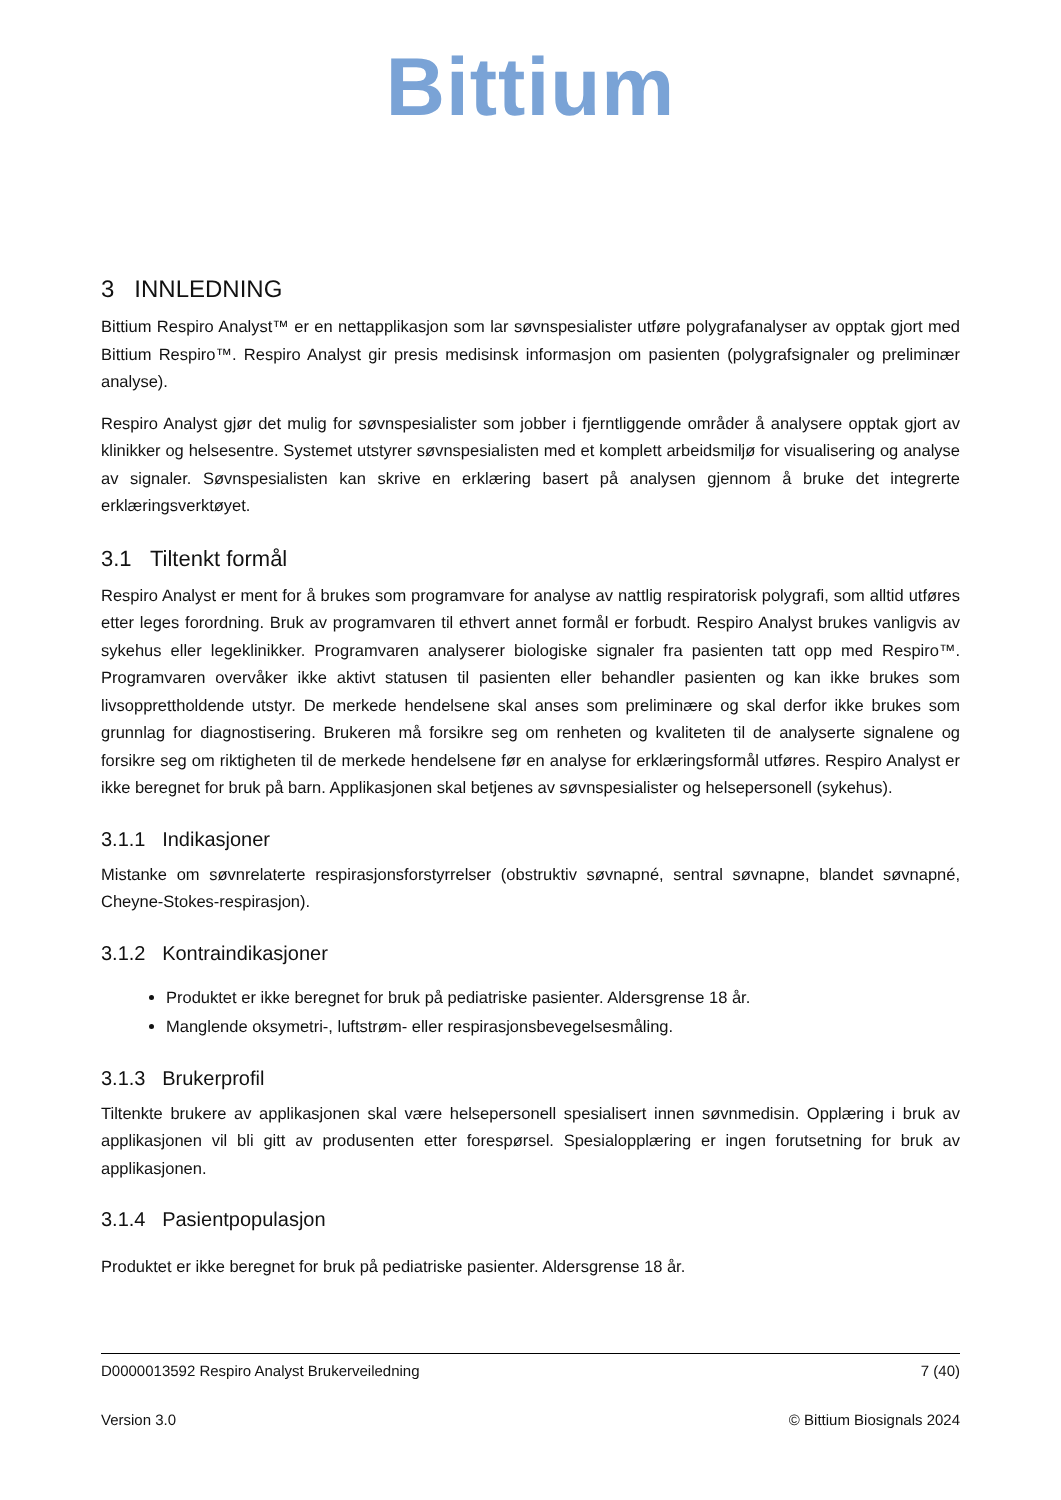Bittium
3 INNLEDNING
Bittium Respiro Analyst™ er en nettapplikasjon som lar søvnspesialister utføre polygrafanalyser av opptak gjort med Bittium Respiro™. Respiro Analyst gir presis medisinsk informasjon om pasienten (polygrafsignaler og preliminær analyse).
Respiro Analyst gjør det mulig for søvnspesialister som jobber i fjerntliggende områder å analysere opptak gjort av klinikker og helsesentre. Systemet utstyrer søvnspesialisten med et komplett arbeidsmiljø for visualisering og analyse av signaler. Søvnspesialisten kan skrive en erklæring basert på analysen gjennom å bruke det integrerte erklæringsverktøyet.
3.1 Tiltenkt formål
Respiro Analyst er ment for å brukes som programvare for analyse av nattlig respiratorisk polygrafi, som alltid utføres etter leges forordning. Bruk av programvaren til ethvert annet formål er forbudt. Respiro Analyst brukes vanligvis av sykehus eller legeklinikker. Programvaren analyserer biologiske signaler fra pasienten tatt opp med Respiro™. Programvaren overvåker ikke aktivt statusen til pasienten eller behandler pasienten og kan ikke brukes som livsopprettholdende utstyr. De merkede hendelsene skal anses som preliminære og skal derfor ikke brukes som grunnlag for diagnostisering. Brukeren må forsikre seg om renheten og kvaliteten til de analyserte signalene og forsikre seg om riktigheten til de merkede hendelsene før en analyse for erklæringsformål utføres. Respiro Analyst er ikke beregnet for bruk på barn. Applikasjonen skal betjenes av søvnspesialister og helsepersonell (sykehus).
3.1.1 Indikasjoner
Mistanke om søvnrelaterte respirasjonsforstyrrelser (obstruktiv søvnapné, sentral søvnapne, blandet søvnapné, Cheyne-Stokes-respirasjon).
3.1.2 Kontraindikasjoner
Produktet er ikke beregnet for bruk på pediatriske pasienter. Aldersgrense 18 år.
Manglende oksymetri-, luftstrøm- eller respirasjonsbevegelsesmåling.
3.1.3 Brukerprofil
Tiltenkte brukere av applikasjonen skal være helsepersonell spesialisert innen søvnmedisin. Opplæring i bruk av applikasjonen vil bli gitt av produsenten etter forespørsel. Spesialopplæring er ingen forutsetning for bruk av applikasjonen.
3.1.4 Pasientpopulasjon
Produktet er ikke beregnet for bruk på pediatriske pasienter. Aldersgrense 18 år.
D0000013592 Respiro Analyst Brukerveiledning 7 (40)
Version 3.0 © Bittium Biosignals 2024